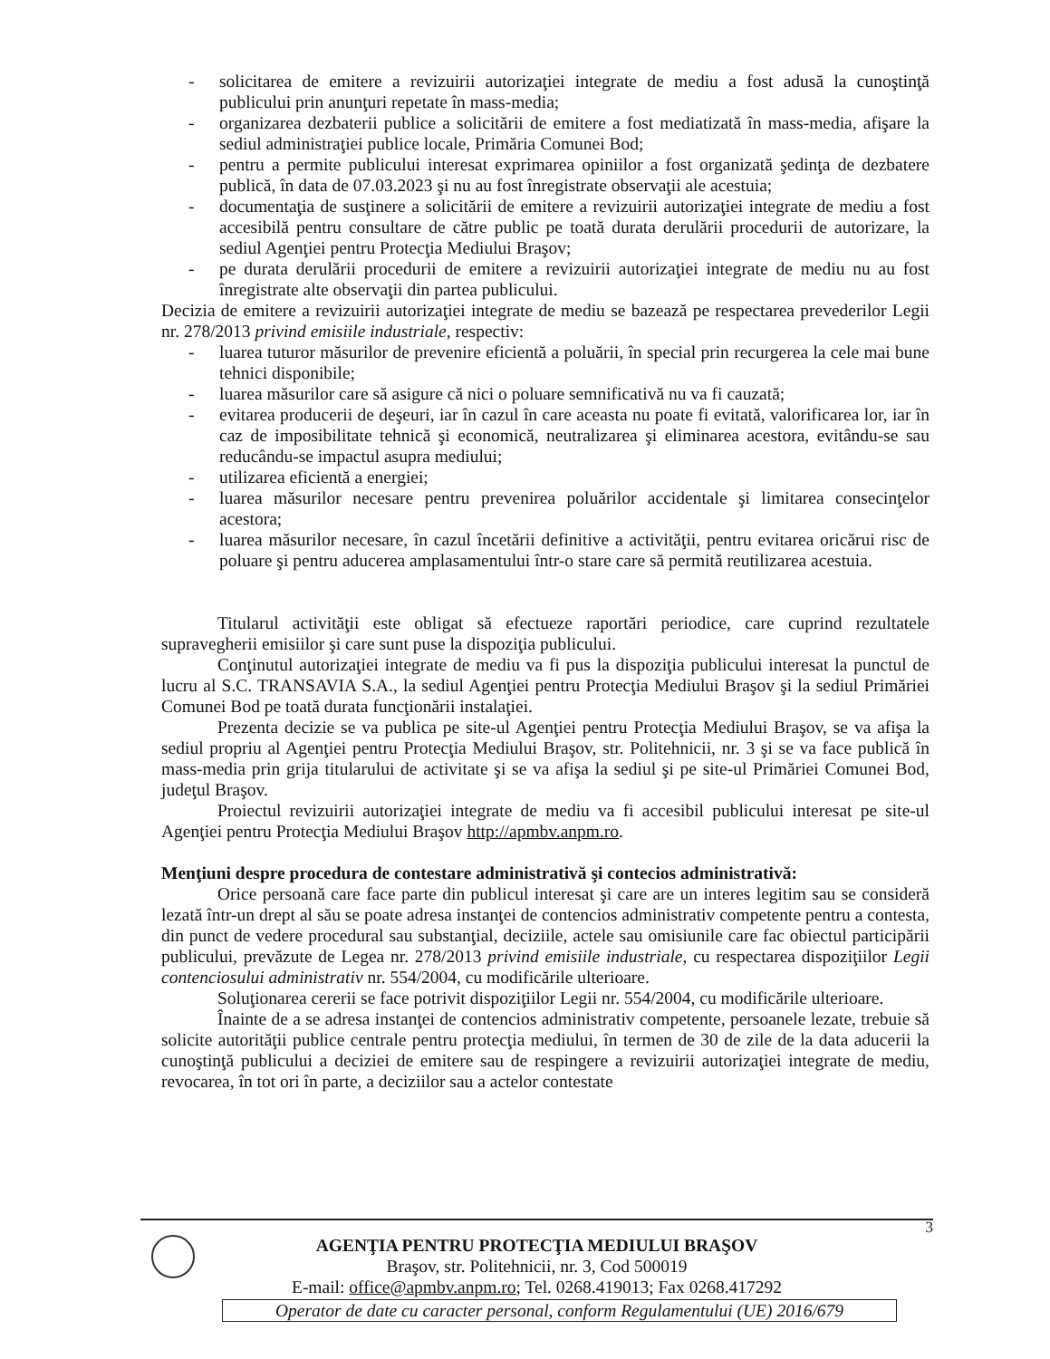- solicitarea de emitere a revizuirii autorizaţiei integrate de mediu a fost adusă la cunoştinţă publicului prin anunţuri repetate în mass-media;
- organizarea dezbaterii publice a solicitării de emitere a fost mediatizată în mass-media, afişare la sediul administraţiei publice locale, Primăria Comunei Bod;
- pentru a permite publicului interesat exprimarea opiniilor a fost organizată şedinţa de dezbatere publică, în data de 07.03.2023 şi nu au fost înregistrate observaţii ale acestuia;
- documentaţia de susţinere a solicitării de emitere a revizuirii autorizaţiei integrate de mediu a fost accesibilă pentru consultare de către public pe toată durata derulării procedurii de autorizare, la sediul Agenţiei pentru Protecţia Mediului Braşov;
- pe durata derulării procedurii de emitere a revizuirii autorizaţiei integrate de mediu nu au fost înregistrate alte observaţii din partea publicului.
Decizia de emitere a revizuirii autorizaţiei integrate de mediu se bazează pe respectarea prevederilor Legii nr. 278/2013 privind emisiile industriale, respectiv:
- luarea tuturor măsurilor de prevenire eficientă a poluării, în special prin recurgerea la cele mai bune tehnici disponibile;
- luarea măsurilor care să asigure că nici o poluare semnificativă nu va fi cauzată;
- evitarea producerii de deşeuri, iar în cazul în care aceasta nu poate fi evitată, valorificarea lor, iar în caz de imposibilitate tehnică şi economică, neutralizarea şi eliminarea acestora, evitându-se sau reducându-se impactul asupra mediului;
- utilizarea eficientă a energiei;
- luarea măsurilor necesare pentru prevenirea poluărilor accidentale şi limitarea consecinţelor acestora;
- luarea măsurilor necesare, în cazul încetării definitive a activităţii, pentru evitarea oricărui risc de poluare şi pentru aducerea amplasamentului într-o stare care să permită reutilizarea acestuia.
Titularul activităţii este obligat să efectueze raportări periodice, care cuprind rezultatele supravegherii emisiilor şi care sunt puse la dispoziţia publicului.
Conţinutul autorizaţiei integrate de mediu va fi pus la dispoziţia publicului interesat la punctul de lucru al S.C. TRANSAVIA S.A., la sediul Agenţiei pentru Protecţia Mediului Braşov şi la sediul Primăriei Comunei Bod pe toată durata funcţionării instalaţiei.
Prezenta decizie se va publica pe site-ul Agenţiei pentru Protecţia Mediului Braşov, se va afişa la sediul propriu al Agenţiei pentru Protecţia Mediului Braşov, str. Politehnicii, nr. 3 şi se va face publică în mass-media prin grija titularului de activitate şi se va afişa la sediul şi pe site-ul Primăriei Comunei Bod, judeţul Braşov.
Proiectul revizuirii autorizaţiei integrate de mediu va fi accesibil publicului interesat pe site-ul Agenţiei pentru Protecţia Mediului Braşov http://apmbv.anpm.ro.
Menţiuni despre procedura de contestare administrativă şi contecios administrativă:
Orice persoană care face parte din publicul interesat şi care are un interes legitim sau se consideră lezată într-un drept al său se poate adresa instanţei de contencios administrativ competente pentru a contesta, din punct de vedere procedural sau substanţial, deciziile, actele sau omisiunile care fac obiectul participării publicului, prevăzute de Legea nr. 278/2013 privind emisiile industriale, cu respectarea dispoziţiilor Legii contenciosului administrativ nr. 554/2004, cu modificările ulterioare.
Soluţionarea cererii se face potrivit dispoziţiilor Legii nr. 554/2004, cu modificările ulterioare.
Înainte de a se adresa instanţei de contencios administrativ competente, persoanele lezate, trebuie să solicite autorităţii publice centrale pentru protecţia mediului, în termen de 30 de zile de la data aducerii la cunoştinţă publicului a deciziei de emitere sau de respingere a revizuirii autorizaţiei integrate de mediu, revocarea, în tot ori în parte, a deciziilor sau a actelor contestate
3
AGENŢIA PENTRU PROTECŢIA MEDIULUI BRAŞOV
Braşov, str. Politehnicii, nr. 3, Cod 500019
E-mail: office@apmbv.anpm.ro; Tel. 0268.419013; Fax 0268.417292
Operator de date cu caracter personal, conform Regulamentului (UE) 2016/679